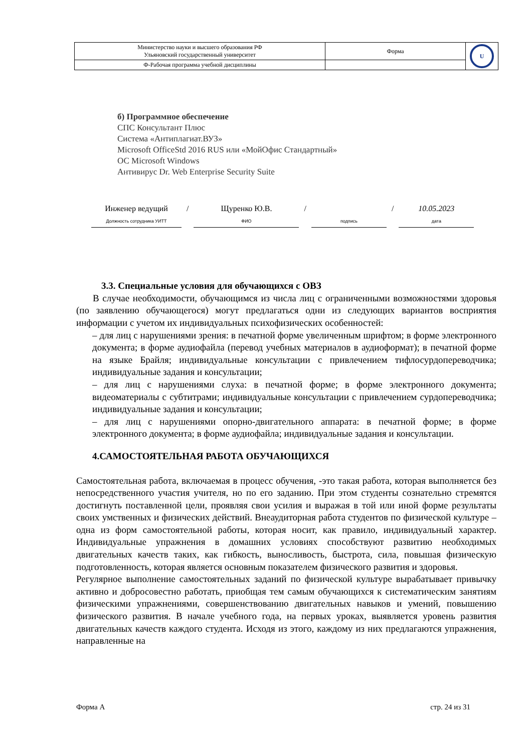| Министерство науки и высшего образования РФ Ульяновский государственный университет | Форма | U |
| Ф-Рабочая программа учебной дисциплины | | |
б) Программное обеспечение
СПС Консультант Плюс
Система «Антиплагиат.ВУЗ»
Microsoft OfficeStd 2016 RUS или «МойОфис Стандартный»
ОС Microsoft Windows
Антивирус Dr. Web Enterprise Security Suite
Инженер ведущий
Должность сотрудника УИТТ
/ Щуренко Ю.В.
ФИО
/
подпись
/ 10.05.2023
дата
3.3. Специальные условия для обучающихся с ОВЗ
В случае необходимости, обучающимся из числа лиц с ограниченными возможностями здоровья (по заявлению обучающегося) могут предлагаться одни из следующих вариантов восприятия информации с учетом их индивидуальных психофизических особенностей:
– для лиц с нарушениями зрения: в печатной форме увеличенным шрифтом; в форме электронного документа; в форме аудиофайла (перевод учебных материалов в аудиоформат); в печатной форме на языке Брайля; индивидуальные консультации с привлечением тифлосурдопереводчика; индивидуальные задания и консультации;
– для лиц с нарушениями слуха: в печатной форме; в форме электронного документа; видеоматериалы с субтитрами; индивидуальные консультации с привлечением сурдопереводчика; индивидуальные задания и консультации;
– для лиц с нарушениями опорно-двигательного аппарата: в печатной форме; в форме электронного документа; в форме аудиофайла; индивидуальные задания и консультации.
4.САМОСТОЯТЕЛЬНАЯ РАБОТА ОБУЧАЮЩИХСЯ
Самостоятельная работа, включаемая в процесс обучения, -это такая работа, которая выполняется без непосредственного участия учителя, но по его заданию. При этом студенты сознательно стремятся достигнуть поставленной цели, проявляя свои усилия и выражая в той или иной форме результаты своих умственных и физических действий. Внеаудиторная работа студентов по физической культуре –одна из форм самостоятельной работы, которая носит, как правило, индивидуальный характер. Индивидуальные упражнения в домашних условиях способствуют развитию необходимых двигательных качеств таких, как гибкость, выносливость, быстрота, сила, повышая физическую подготовленность, которая является основным показателем физического развития и здоровья.
Регулярное выполнение самостоятельных заданий по физической культуре вырабатывает привычку активно и добросовестно работать, приобщая тем самым обучающихся к систематическим занятиям физическими упражнениями, совершенствованию двигательных навыков и умений, повышению физического развития. В начале учебного года, на первых уроках, выявляется уровень развития двигательных качеств каждого студента. Исходя из этого, каждому из них предлагаются упражнения, направленные на
Форма А стр. 24 из 31